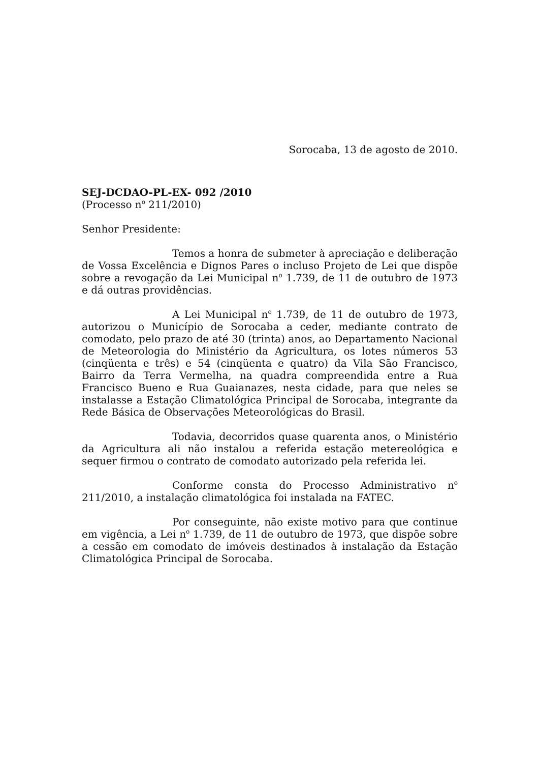Sorocaba, 13 de agosto de 2010.
SEJ-DCDAO-PL-EX- 092 /2010
(Processo n<sup>o</sup> 211/2010)
Senhor Presidente:
Temos a honra de submeter à apreciação e deliberação de Vossa Excelência e Dignos Pares o incluso Projeto de Lei que dispõe sobre a revogação da Lei Municipal n<sup>o</sup> 1.739, de 11 de outubro de 1973 e dá outras providências.
A Lei Municipal n<sup>o</sup> 1.739, de 11 de outubro de 1973, autorizou o Município de Sorocaba a ceder, mediante contrato de comodato, pelo prazo de até 30 (trinta) anos, ao Departamento Nacional de Meteorologia do Ministério da Agricultura, os lotes números 53 (cinqüenta e três) e 54 (cinqüenta e quatro) da Vila São Francisco, Bairro da Terra Vermelha, na quadra compreendida entre a Rua Francisco Bueno e Rua Guaianazes, nesta cidade, para que neles se instalasse a Estação Climatológica Principal de Sorocaba, integrante da Rede Básica de Observações Meteorológicas do Brasil.
Todavia, decorridos quase quarenta anos, o Ministério da Agricultura ali não instalou a referida estação metereológica e sequer firmou o contrato de comodato autorizado pela referida lei.
Conforme consta do Processo Administrativo n<sup>o</sup> 211/2010, a instalação climatológica foi instalada na FATEC.
Por conseguinte, não existe motivo para que continue em vigência, a Lei n<sup>o</sup> 1.739, de 11 de outubro de 1973, que dispõe sobre a cessão em comodato de imóveis destinados à instalação da Estação Climatológica Principal de Sorocaba.